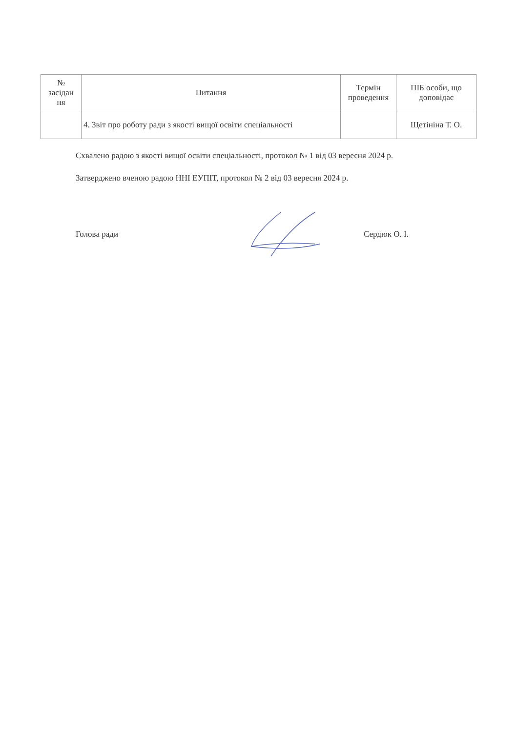| № засідан ня | Питання | Термін проведення | ПІБ особи, що доповідає |
| --- | --- | --- | --- |
| | 4. Звіт про роботу ради з якості вищої освіти спеціальності | | Щетініна Т. О. |
Схвалено радою з якості вищої освіти спеціальності, протокол № 1 від 03 вересня 2024 р.
Затверджено вченою радою ННІ ЕУПІТ, протокол № 2 від 03 вересня 2024 р.
Голова ради Сердюк О. І.